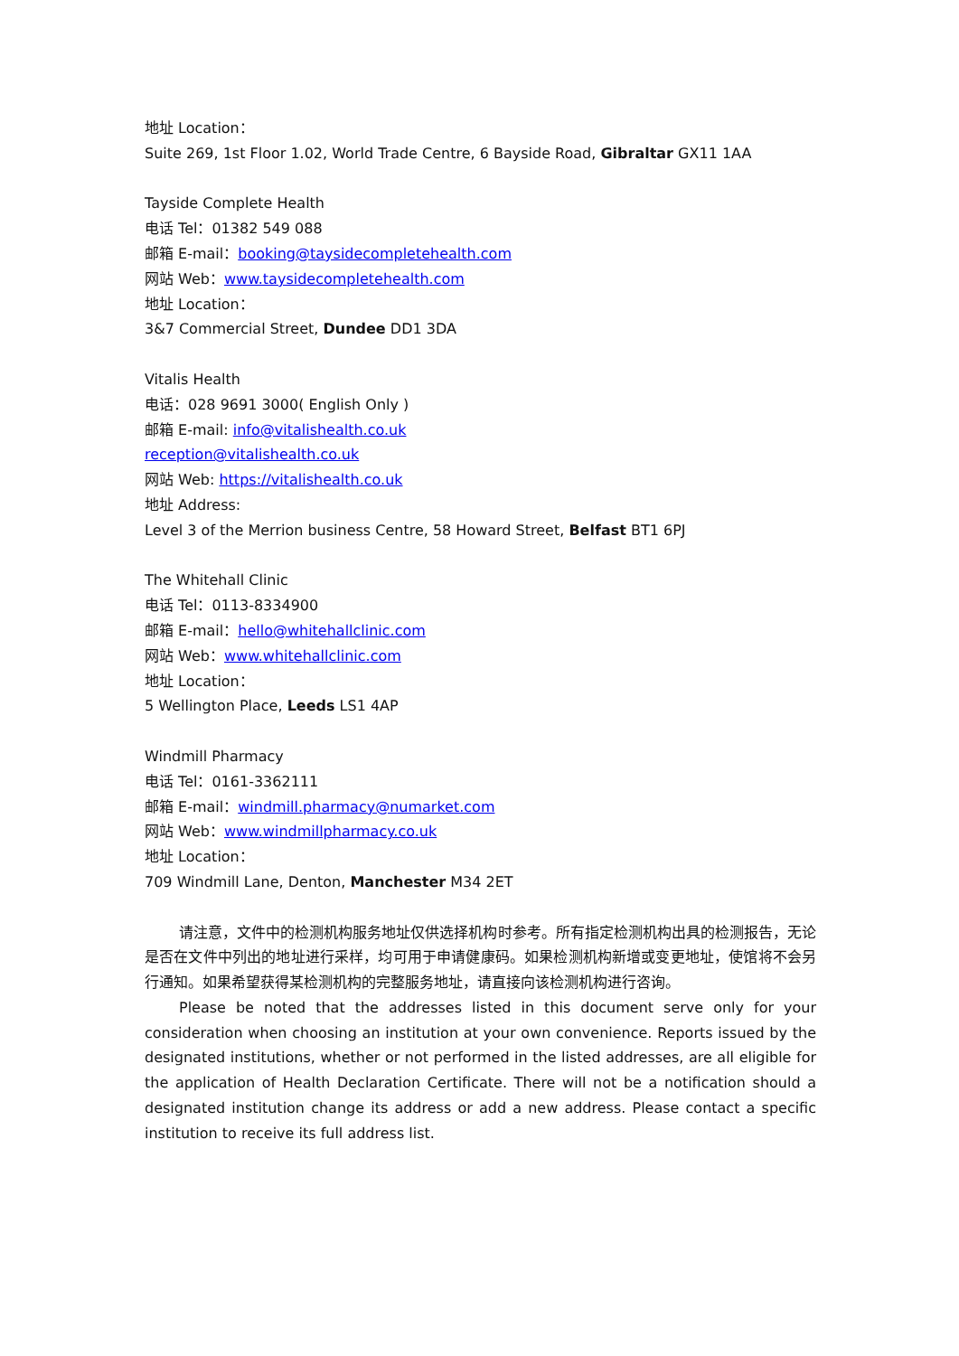地址 Location：
Suite 269, 1st Floor 1.02, World Trade Centre, 6 Bayside Road, Gibraltar GX11 1AA
Tayside Complete Health
电话 Tel：01382 549 088
邮箱 E-mail：booking@taysidecompletehealth.com
网站 Web：www.taysidecompletehealth.com
地址 Location：
3&7 Commercial Street, Dundee DD1 3DA
Vitalis Health
电话：028 9691 3000( English Only )
邮箱 E-mail: info@vitalishealth.co.uk
reception@vitalishealth.co.uk
网站 Web: https://vitalishealth.co.uk
地址 Address:
Level 3 of the Merrion business Centre, 58 Howard Street, Belfast BT1 6PJ
The Whitehall Clinic
电话 Tel：0113-8334900
邮箱 E-mail：hello@whitehallclinic.com
网站 Web：www.whitehallclinic.com
地址 Location：
5 Wellington Place, Leeds LS1 4AP
Windmill Pharmacy
电话 Tel：0161-3362111
邮箱 E-mail：windmill.pharmacy@numarket.com
网站 Web：www.windmillpharmacy.co.uk
地址 Location：
709 Windmill Lane, Denton, Manchester M34 2ET
请注意，文件中的检测机构服务地址仅供选择机构时参考。所有指定检测机构出具的检测报告，无论是否在文件中列出的地址进行采样，均可用于申请健康码。如果检测机构新增或变更地址，使馆将不会另行通知。如果希望获得某检测机构的完整服务地址，请直接向该检测机构进行咨询。
Please be noted that the addresses listed in this document serve only for your consideration when choosing an institution at your own convenience. Reports issued by the designated institutions, whether or not performed in the listed addresses, are all eligible for the application of Health Declaration Certificate. There will not be a notification should a designated institution change its address or add a new address. Please contact a specific institution to receive its full address list.